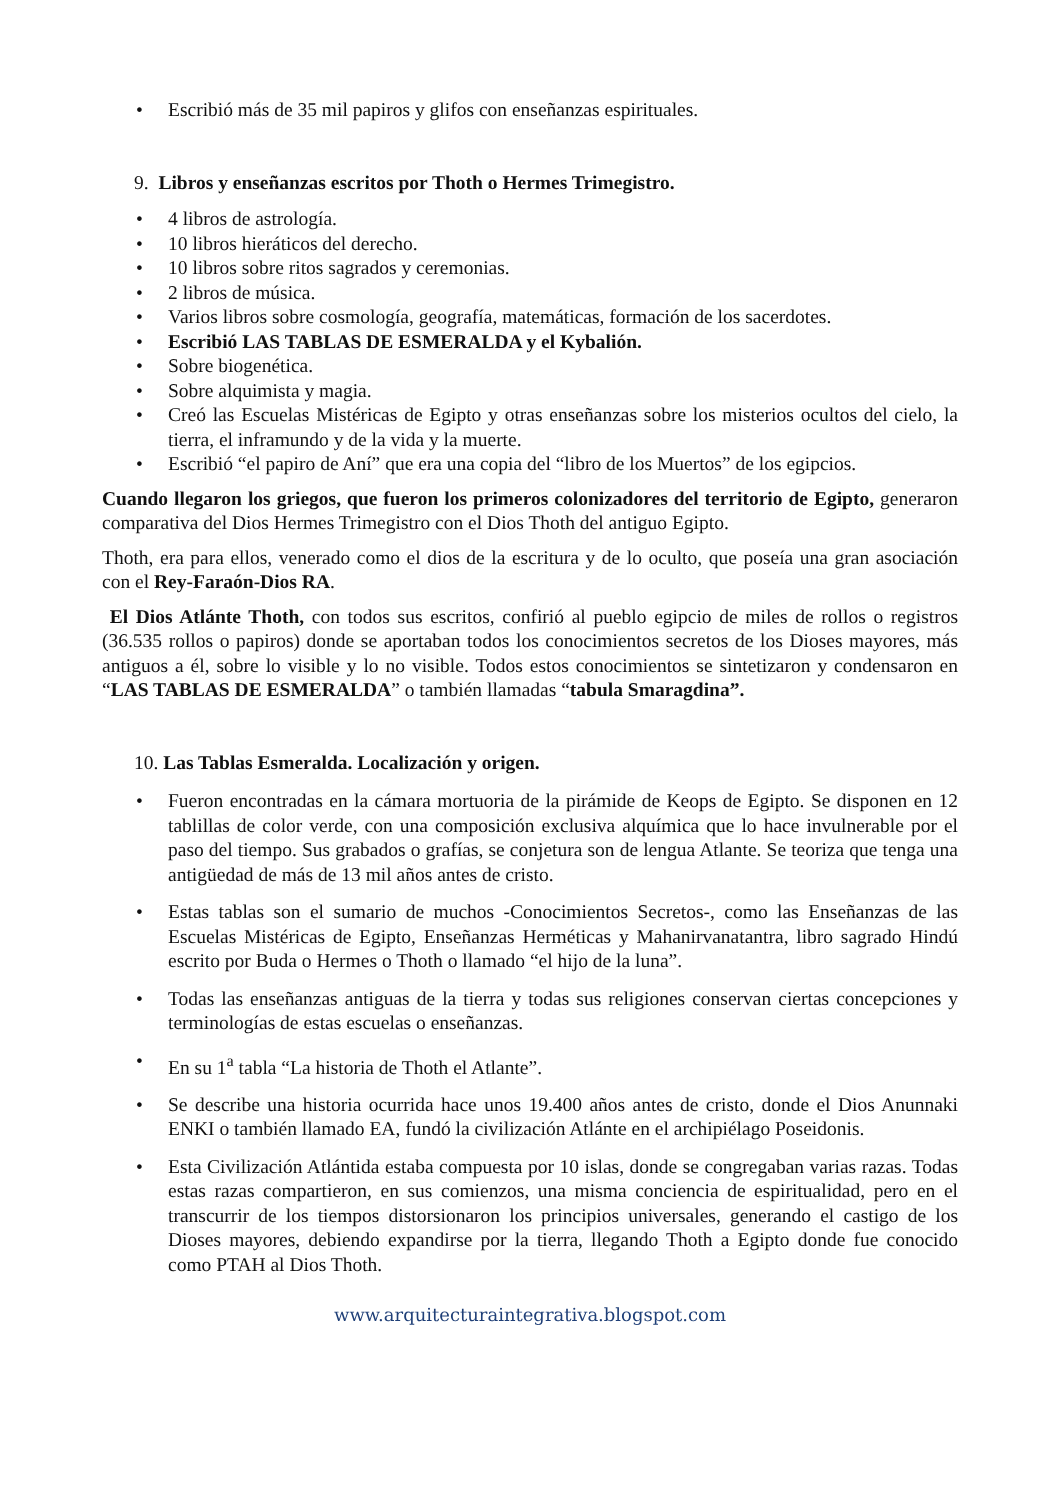• Escribió más de 35 mil papiros y glifos con enseñanzas espirituales.
9. Libros y enseñanzas escritos por Thoth o Hermes Trimegistro.
• 4 libros de astrología.
• 10 libros hieráticos del derecho.
• 10 libros sobre ritos sagrados y ceremonias.
• 2 libros de música.
• Varios libros sobre cosmología, geografía, matemáticas, formación de los sacerdotes.
• Escribió LAS TABLAS DE ESMERALDA y el Kybalión.
• Sobre biogenética.
• Sobre alquimista y magia.
• Creó las Escuelas Mistéricas de Egipto y otras enseñanzas sobre los misterios ocultos del cielo, la tierra, el inframundo y de la vida y la muerte.
• Escribió “el papiro de Aní” que era una copia del “libro de los Muertos” de los egipcios.
Cuando llegaron los griegos, que fueron los primeros colonizadores del territorio de Egipto, generaron comparativa del Dios Hermes Trimegistro con el Dios Thoth del antiguo Egipto.
Thoth, era para ellos, venerado como el dios de la escritura y de lo oculto, que poseía una gran asociación con el Rey-Faraón-Dios RA.
El Dios Atlánte Thoth, con todos sus escritos, confirió al pueblo egipcio de miles de rollos o registros (36.535 rollos o papiros) donde se aportaban todos los conocimientos secretos de los Dioses mayores, más antiguos a él, sobre lo visible y lo no visible. Todos estos conocimientos se sintetizaron y condensaron en “LAS TABLAS DE ESMERALDA” o también llamadas “tabula Smaragdina”.
10. Las Tablas Esmeralda. Localización y origen.
• Fueron encontradas en la cámara mortuoria de la pirámide de Keops de Egipto. Se disponen en 12 tablillas de color verde, con una composición exclusiva alquímica que lo hace invulnerable por el paso del tiempo. Sus grabados o grafías, se conjetura son de lengua Atlante. Se teoriza que tenga una antigüedad de más de 13 mil años antes de cristo.
• Estas tablas son el sumario de muchos -Conocimientos Secretos-, como las Enseñanzas de las Escuelas Mistéricas de Egipto, Enseñanzas Herméticas y Mahanirvanatantra, libro sagrado Hindú escrito por Buda o Hermes o Thoth o llamado “el hijo de la luna”.
• Todas las enseñanzas antiguas de la tierra y todas sus religiones conservan ciertas concepciones y terminologías de estas escuelas o enseñanzas.
• En su 1<sup>a</sup> tabla “La historia de Thoth el Atlante”.
• Se describe una historia ocurrida hace unos 19.400 años antes de cristo, donde el Dios Anunnaki ENKI o también llamado EA, fundó la civilización Atlánte en el archipiélago Poseidonis.
• Esta Civilización Atlántida estaba compuesta por 10 islas, donde se congregaban varias razas. Todas estas razas compartieron, en sus comienzos, una misma conciencia de espiritualidad, pero en el transcurrir de los tiempos distorsionaron los principios universales, generando el castigo de los Dioses mayores, debiendo expandirse por la tierra, llegando Thoth a Egipto donde fue conocido como PTAH al Dios Thoth.
www.arquitecturaintegrativa.blogspot.com